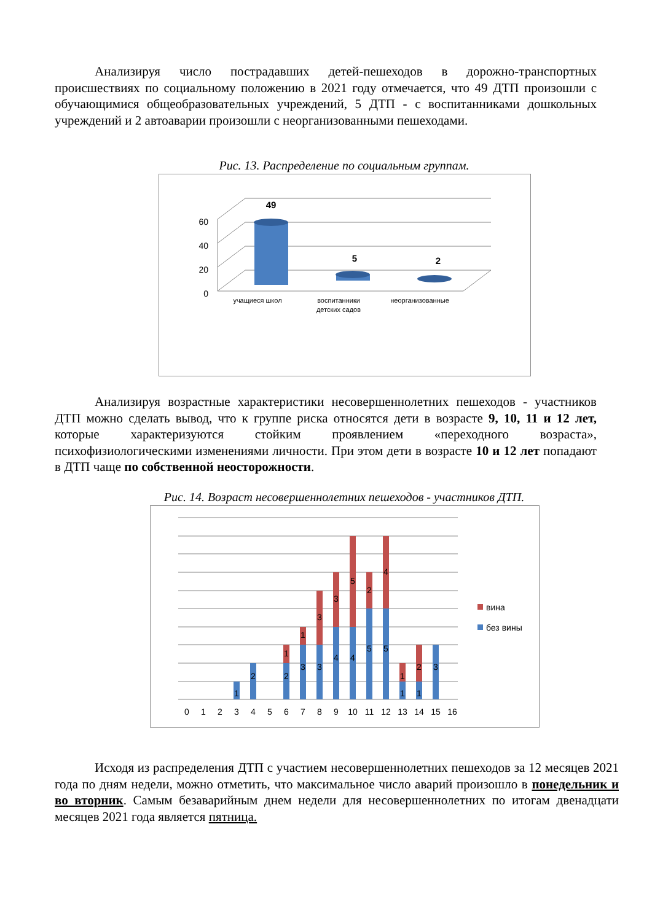Анализируя число пострадавших детей-пешеходов в дорожно-транспортных происшествиях по социальному положению в 2021 году отмечается, что 49 ДТП произошли с обучающимися общеобразовательных учреждений, 5 ДТП - с воспитанниками дошкольных учреждений и 2 автоаварии произошли с неорганизованными пешеходами.
Рис. 13. Распределение по социальным группам.
0
20
40
60
49
5
2
учащиеся школ
воспитанники
детских садов
неорганизованные
Анализируя возрастные характеристики несовершеннолетних пешеходов - участников ДТП можно сделать вывод, что к группе риска относятся дети в возрасте 9, 10, 11 и 12 лет, которые характеризуются стойким проявлением «переходного возраста», психофизиологическими изменениями личности. При этом дети в возрасте 10 и 12 лет попадают в ДТП чаще по собственной неосторожности.
Рис. 14. Возраст несовершеннолетних пешеходов - участников ДТП.
1
2
2
1
3
1
3
3
4
3
4
5
5
2
5
4
1
1
1
2
3
0
1
2
3
4
5
6
7
8
9
10
11
12
13
14
15
16
вина
без вины
Исходя из распределения ДТП с участием несовершеннолетних пешеходов за 12 месяцев 2021 года по дням недели, можно отметить, что максимальное число аварий произошло в понедельник и во вторник. Самым безаварийным днем недели для несовершеннолетних по итогам двенадцати месяцев 2021 года является пятница.